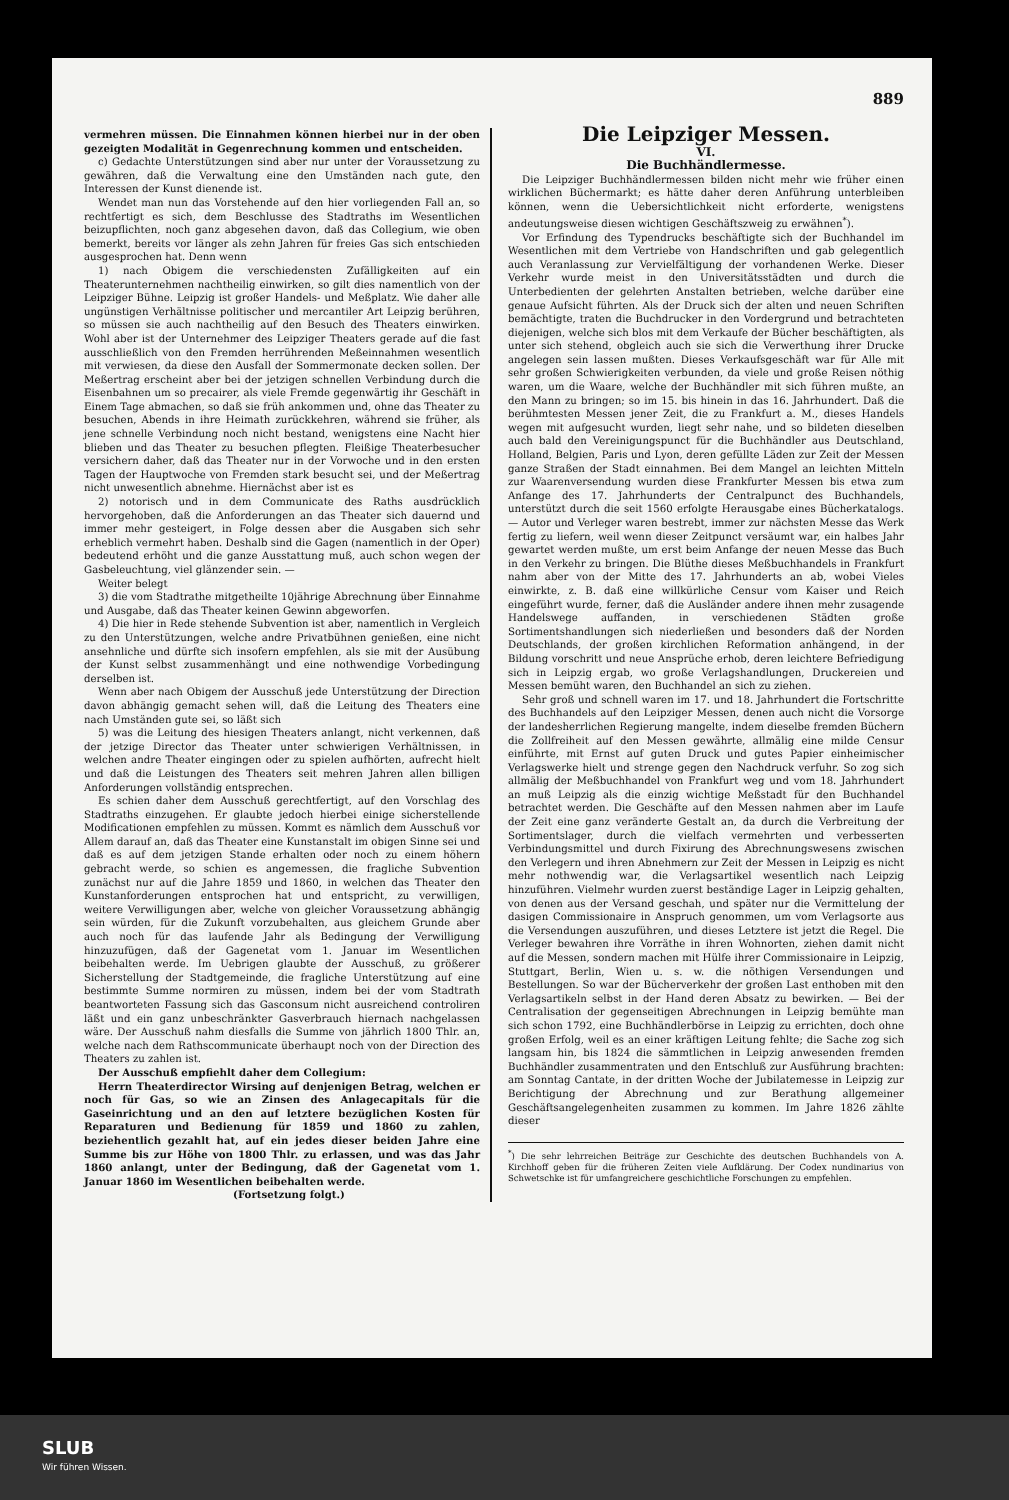889
vermehren müssen. Die Einnahmen können hierbei nur in der oben gezeigten Modalität in Gegenrechnung kommen und entscheiden.
c) Gedachte Unterstützungen sind aber nur unter der Voraussetzung zu gewähren, daß die Verwaltung eine den Umständen nach gute, den Interessen der Kunst dienende ist.
Wendet man nun das Vorstehende auf den hier vorliegenden Fall an, so rechtfertigt es sich, dem Beschlusse des Stadtraths im Wesentlichen beizupflichten, noch ganz abgesehen davon, daß das Collegium, wie oben bemerkt, bereits vor länger als zehn Jahren für freies Gas sich entschieden ausgesprochen hat. Denn wenn
1) nach Obigem die verschiedensten Zufälligkeiten auf ein Theaterunternehmen nachtheilig einwirken, so gilt dies namentlich von der Leipziger Bühne. Leipzig ist großer Handels- und Meßplatz. Wie daher alle ungünstigen Verhältnisse politischer und mercantiler Art Leipzig berühren, so müssen sie auch nachtheilig auf den Besuch des Theaters einwirken. Wohl aber ist der Unternehmer des Leipziger Theaters gerade auf die fast ausschließlich von den Fremden herrührenden Meßeinnahmen wesentlich mit verwiesen, da diese den Ausfall der Sommermonate decken sollen. Der Meßertrag erscheint aber bei der jetzigen schnellen Verbindung durch die Eisenbahnen um so precairer, als viele Fremde gegenwärtig ihr Geschäft in Einem Tage abmachen, so daß sie früh ankommen und, ohne das Theater zu besuchen, Abends in ihre Heimath zurückkehren, während sie früher, als jene schnelle Verbindung noch nicht bestand, wenigstens eine Nacht hier blieben und das Theater zu besuchen pflegten. Fleißige Theaterbesucher versichern daher, daß das Theater nur in der Vorwoche und in den ersten Tagen der Hauptwoche von Fremden stark besucht sei, und der Meßertrag nicht unwesentlich abnehme. Hiernächst aber ist es
2) notorisch und in dem Communicate des Raths ausdrücklich hervorgehoben, daß die Anforderungen an das Theater sich dauernd und immer mehr gesteigert, in Folge dessen aber die Ausgaben sich sehr erheblich vermehrt haben. Deshalb sind die Gagen (namentlich in der Oper) bedeutend erhöht und die ganze Ausstattung muß, auch schon wegen der Gasbeleuchtung, viel glänzender sein. —
Weiter belegt
3) die vom Stadtrathe mitgetheilte 10jährige Abrechnung über Einnahme und Ausgabe, daß das Theater keinen Gewinn abgeworfen.
4) Die hier in Rede stehende Subvention ist aber, namentlich in Vergleich zu den Unterstützungen, welche andre Privatbühnen genießen, eine nicht ansehnliche und dürfte sich insofern empfehlen, als sie mit der Ausübung der Kunst selbst zusammenhängt und eine nothwendige Vorbedingung derselben ist.
Wenn aber nach Obigem der Ausschuß jede Unterstützung der Direction davon abhängig gemacht sehen will, daß die Leitung des Theaters eine nach Umständen gute sei, so läßt sich
5) was die Leitung des hiesigen Theaters anlangt, nicht verkennen, daß der jetzige Director das Theater unter schwierigen Verhältnissen, in welchen andre Theater eingingen oder zu spielen aufhörten, aufrecht hielt und daß die Leistungen des Theaters seit mehren Jahren allen billigen Anforderungen vollständig entsprechen.
Es schien daher dem Ausschuß gerechtfertigt, auf den Vorschlag des Stadtraths einzugehen. Er glaubte jedoch hierbei einige sicherstellende Modificationen empfehlen zu müssen. Kommt es nämlich dem Ausschuß vor Allem darauf an, daß das Theater eine Kunstanstalt im obigen Sinne sei und daß es auf dem jetzigen Stande erhalten oder noch zu einem höhern gebracht werde, so schien es angemessen, die fragliche Subvention zunächst nur auf die Jahre 1859 und 1860, in welchen das Theater den Kunstanforderungen entsprochen hat und entspricht, zu verwilligen, weitere Verwilligungen aber, welche von gleicher Voraussetzung abhängig sein würden, für die Zukunft vorzubehalten, aus gleichem Grunde aber auch noch für das laufende Jahr als Bedingung der Verwilligung hinzuzufügen, daß der Gagenetat vom 1. Januar im Wesentlichen beibehalten werde. Im Uebrigen glaubte der Ausschuß, zu größerer Sicherstellung der Stadtgemeinde, die fragliche Unterstützung auf eine bestimmte Summe normiren zu müssen, indem bei der vom Stadtrath beantworteten Fassung sich das Gasconsum nicht ausreichend controliren läßt und ein ganz unbeschränkter Gasverbrauch hiernach nachgelassen wäre. Der Ausschuß nahm diesfalls die Summe von jährlich 1800 Thlr. an, welche nach dem Rathscommunicate überhaupt noch von der Direction des Theaters zu zahlen ist.
Der Ausschuß empfiehlt daher dem Collegium:
Herrn Theaterdirector Wirsing auf denjenigen Betrag, welchen er noch für Gas, so wie an Zinsen des Anlagecapitals für die Gaseinrichtung und an den auf letztere bezüglichen Kosten für Reparaturen und Bedienung für 1859 und 1860 zu zahlen, beziehentlich gezahlt hat, auf ein jedes dieser beiden Jahre eine Summe bis zur Höhe von 1800 Thlr. zu erlassen, und was das Jahr 1860 anlangt, unter der Bedingung, daß der Gagenetat vom 1. Januar 1860 im Wesentlichen beibehalten werde.
(Fortsetzung folgt.)
Die Leipziger Messen.
VI.
Die Buchhändlermesse.
Die Leipziger Buchhändlermessen bilden nicht mehr wie früher einen wirklichen Büchermarkt; es hätte daher deren Anführung unterbleiben können, wenn die Uebersichtlichkeit nicht erforderte, wenigstens andeutungsweise diesen wichtigen Geschäftszweig zu erwähnen<sup>*</sup>).
Vor Erfindung des Typendrucks beschäftigte sich der Buchhandel im Wesentlichen mit dem Vertriebe von Handschriften und gab gelegentlich auch Veranlassung zur Vervielfältigung der vorhandenen Werke. Dieser Verkehr wurde meist in den Universitätsstädten und durch die Unterbedienten der gelehrten Anstalten betrieben, welche darüber eine genaue Aufsicht führten. Als der Druck sich der alten und neuen Schriften bemächtigte, traten die Buchdrucker in den Vordergrund und betrachteten diejenigen, welche sich blos mit dem Verkaufe der Bücher beschäftigten, als unter sich stehend, obgleich auch sie sich die Verwerthung ihrer Drucke angelegen sein lassen mußten. Dieses Verkaufsgeschäft war für Alle mit sehr großen Schwierigkeiten verbunden, da viele und große Reisen nöthig waren, um die Waare, welche der Buchhändler mit sich führen mußte, an den Mann zu bringen; so im 15. bis hinein in das 16. Jahrhundert. Daß die berühmtesten Messen jener Zeit, die zu Frankfurt a. M., dieses Handels wegen mit aufgesucht wurden, liegt sehr nahe, und so bildeten dieselben auch bald den Vereinigungspunct für die Buchhändler aus Deutschland, Holland, Belgien, Paris und Lyon, deren gefüllte Läden zur Zeit der Messen ganze Straßen der Stadt einnahmen. Bei dem Mangel an leichten Mitteln zur Waarenversendung wurden diese Frankfurter Messen bis etwa zum Anfange des 17. Jahrhunderts der Centralpunct des Buchhandels, unterstützt durch die seit 1560 erfolgte Herausgabe eines Bücherkatalogs. — Autor und Verleger waren bestrebt, immer zur nächsten Messe das Werk fertig zu liefern, weil wenn dieser Zeitpunct versäumt war, ein halbes Jahr gewartet werden mußte, um erst beim Anfange der neuen Messe das Buch in den Verkehr zu bringen. Die Blüthe dieses Meßbuchhandels in Frankfurt nahm aber von der Mitte des 17. Jahrhunderts an ab, wobei Vieles einwirkte, z. B. daß eine willkürliche Censur vom Kaiser und Reich eingeführt wurde, ferner, daß die Ausländer andere ihnen mehr zusagende Handelswege auffanden, in verschiedenen Städten große Sortimentshandlungen sich niederließen und besonders daß der Norden Deutschlands, der großen kirchlichen Reformation anhängend, in der Bildung vorschritt und neue Ansprüche erhob, deren leichtere Befriedigung sich in Leipzig ergab, wo große Verlagshandlungen, Druckereien und Messen bemüht waren, den Buchhandel an sich zu ziehen.
Sehr groß und schnell waren im 17. und 18. Jahrhundert die Fortschritte des Buchhandels auf den Leipziger Messen, denen auch nicht die Vorsorge der landesherrlichen Regierung mangelte, indem dieselbe fremden Büchern die Zollfreiheit auf den Messen gewährte, allmälig eine milde Censur einführte, mit Ernst auf guten Druck und gutes Papier einheimischer Verlagswerke hielt und strenge gegen den Nachdruck verfuhr. So zog sich allmälig der Meßbuchhandel von Frankfurt weg und vom 18. Jahrhundert an muß Leipzig als die einzig wichtige Meßstadt für den Buchhandel betrachtet werden. Die Geschäfte auf den Messen nahmen aber im Laufe der Zeit eine ganz veränderte Gestalt an, da durch die Verbreitung der Sortimentslager, durch die vielfach vermehrten und verbesserten Verbindungsmittel und durch Fixirung des Abrechnungswesens zwischen den Verlegern und ihren Abnehmern zur Zeit der Messen in Leipzig es nicht mehr nothwendig war, die Verlagsartikel wesentlich nach Leipzig hinzuführen. Vielmehr wurden zuerst beständige Lager in Leipzig gehalten, von denen aus der Versand geschah, und später nur die Vermittelung der dasigen Commissionaire in Anspruch genommen, um vom Verlagsorte aus die Versendungen auszuführen, und dieses Letztere ist jetzt die Regel. Die Verleger bewahren ihre Vorräthe in ihren Wohnorten, ziehen damit nicht auf die Messen, sondern machen mit Hülfe ihrer Commissionaire in Leipzig, Stuttgart, Berlin, Wien u. s. w. die nöthigen Versendungen und Bestellungen. So war der Bücherverkehr der großen Last enthoben mit den Verlagsartikeln selbst in der Hand deren Absatz zu bewirken. — Bei der Centralisation der gegenseitigen Abrechnungen in Leipzig bemühte man sich schon 1792, eine Buchhändlerbörse in Leipzig zu errichten, doch ohne großen Erfolg, weil es an einer kräftigen Leitung fehlte; die Sache zog sich langsam hin, bis 1824 die sämmtlichen in Leipzig anwesenden fremden Buchhändler zusammentraten und den Entschluß zur Ausführung brachten: am Sonntag Cantate, in der dritten Woche der Jubilatemesse in Leipzig zur Berichtigung der Abrechnung und zur Berathung allgemeiner Geschäftsangelegenheiten zusammen zu kommen. Im Jahre 1826 zählte dieser
<sup>*</sup>) Die sehr lehrreichen Beiträge zur Geschichte des deutschen Buchhandels von A. Kirchhoff geben für die früheren Zeiten viele Aufklärung. Der Codex nundinarius von Schwetschke ist für umfangreichere geschichtliche Forschungen zu empfehlen.
SLUB
Wir führen Wissen.